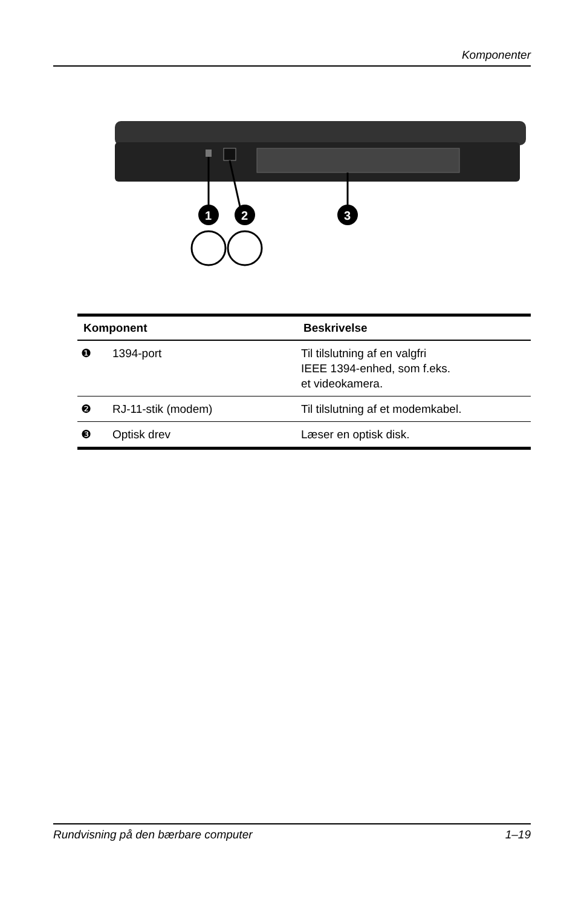Komponenter
1
2
3
| Komponent | | Beskrivelse |
| --- | --- | --- |
| ❶ | 1394-port | Til tilslutning af en valgfri IEEE 1394-enhed, som f.eks. et videokamera. |
| ❷ | RJ-11-stik (modem) | Til tilslutning af et modemkabel. |
| ❸ | Optisk drev | Læser en optisk disk. |
Rundvisning på den bærbare computer 1–19